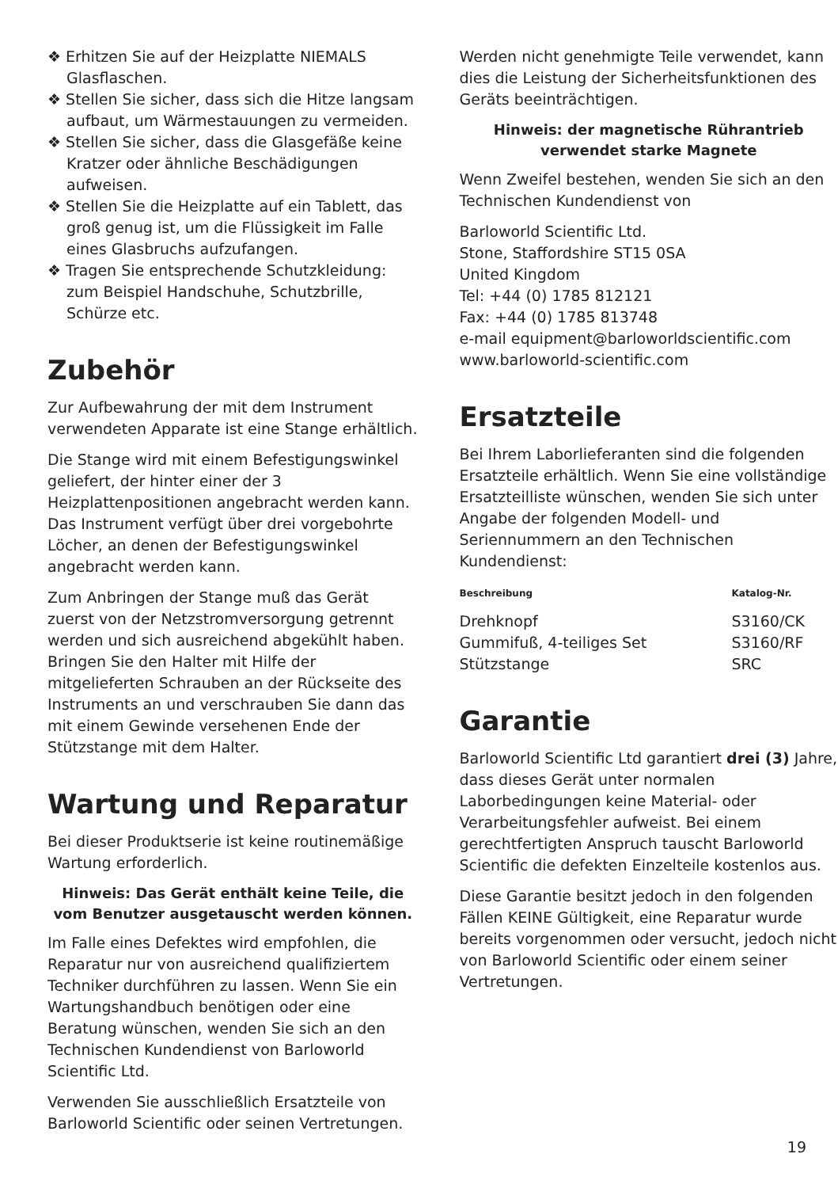❖ Erhitzen Sie auf der Heizplatte NIEMALS Glasflaschen.
❖ Stellen Sie sicher, dass sich die Hitze langsam aufbaut, um Wärmestauungen zu vermeiden.
❖ Stellen Sie sicher, dass die Glasgefäße keine Kratzer oder ähnliche Beschädigungen aufweisen.
❖ Stellen Sie die Heizplatte auf ein Tablett, das groß genug ist, um die Flüssigkeit im Falle eines Glasbruchs aufzufangen.
❖ Tragen Sie entsprechende Schutzkleidung: zum Beispiel Handschuhe, Schutzbrille, Schürze etc.
Zubehör
Zur Aufbewahrung der mit dem Instrument verwendeten Apparate ist eine Stange erhältlich.
Die Stange wird mit einem Befestigungswinkel geliefert, der hinter einer der 3 Heizplattenpositionen angebracht werden kann. Das Instrument verfügt über drei vorgebohrte Löcher, an denen der Befestigungswinkel angebracht werden kann.
Zum Anbringen der Stange muß das Gerät zuerst von der Netzstromversorgung getrennt werden und sich ausreichend abgekühlt haben. Bringen Sie den Halter mit Hilfe der mitgelieferten Schrauben an der Rückseite des Instruments an und verschrauben Sie dann das mit einem Gewinde versehenen Ende der Stützstange mit dem Halter.
Wartung und Reparatur
Bei dieser Produktserie ist keine routinemäßige Wartung erforderlich.
Hinweis: Das Gerät enthält keine Teile, die vom Benutzer ausgetauscht werden können.
Im Falle eines Defektes wird empfohlen, die Reparatur nur von ausreichend qualifiziertem Techniker durchführen zu lassen. Wenn Sie ein Wartungshandbuch benötigen oder eine Beratung wünschen, wenden Sie sich an den Technischen Kundendienst von Barloworld Scientific Ltd.
Verwenden Sie ausschließlich Ersatzteile von Barloworld Scientific oder seinen Vertretungen.
Werden nicht genehmigte Teile verwendet, kann dies die Leistung der Sicherheitsfunktionen des Geräts beeinträchtigen.
Hinweis: der magnetische Rührantrieb verwendet starke Magnete
Wenn Zweifel bestehen, wenden Sie sich an den Technischen Kundendienst von
Barloworld Scientific Ltd.
Stone, Staffordshire ST15 0SA
United Kingdom
Tel: +44 (0) 1785 812121
Fax: +44 (0) 1785 813748
e-mail equipment@barloworldscientific.com
www.barloworld-scientific.com
Ersatzteile
Bei Ihrem Laborlieferanten sind die folgenden Ersatzteile erhältlich. Wenn Sie eine vollständige Ersatzteilliste wünschen, wenden Sie sich unter Angabe der folgenden Modell- und Seriennummern an den Technischen Kundendienst:
| Beschreibung | Katalog-Nr. |
| --- | --- |
| Drehknopf | S3160/CK |
| Gummifuß, 4-teiliges Set | S3160/RF |
| Stützstange | SRC |
Garantie
Barloworld Scientific Ltd garantiert drei (3) Jahre, dass dieses Gerät unter normalen Laborbedingungen keine Material- oder Verarbeitungsfehler aufweist. Bei einem gerechtfertigten Anspruch tauscht Barloworld Scientific die defekten Einzelteile kostenlos aus.
Diese Garantie besitzt jedoch in den folgenden Fällen KEINE Gültigkeit, eine Reparatur wurde bereits vorgenommen oder versucht, jedoch nicht von Barloworld Scientific oder einem seiner Vertretungen.
19